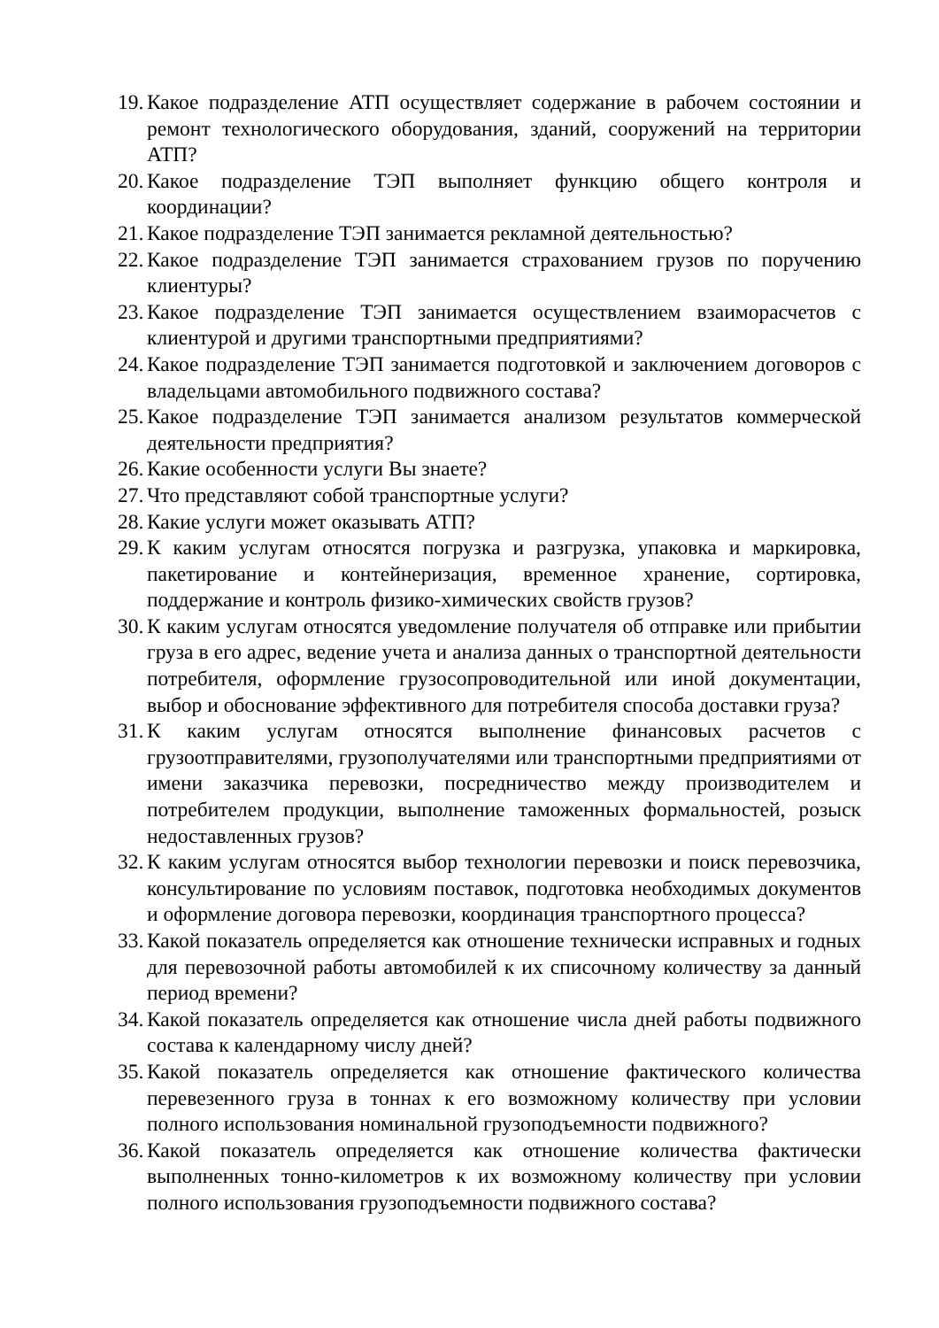19. Какое подразделение АТП осуществляет содержание в рабочем состоянии и ремонт технологического оборудования, зданий, сооружений на территории АТП?
20. Какое подразделение ТЭП выполняет функцию общего контроля и координации?
21. Какое подразделение ТЭП занимается рекламной деятельностью?
22. Какое подразделение ТЭП занимается страхованием грузов по поручению клиентуры?
23. Какое подразделение ТЭП занимается осуществлением взаиморасчетов с клиентурой и другими транспортными предприятиями?
24. Какое подразделение ТЭП занимается подготовкой и заключением договоров с владельцами автомобильного подвижного состава?
25. Какое подразделение ТЭП занимается анализом результатов коммерческой деятельности предприятия?
26. Какие особенности услуги Вы знаете?
27. Что представляют собой транспортные услуги?
28. Какие услуги может оказывать АТП?
29. К каким услугам относятся погрузка и разгрузка, упаковка и маркировка, пакетирование и контейнеризация, временное хранение, сортировка, поддержание и контроль физико-химических свойств грузов?
30. К каким услугам относятся уведомление получателя об отправке или прибытии груза в его адрес, ведение учета и анализа данных о транспортной деятельности потребителя, оформление грузосопроводительной или иной документации, выбор и обоснование эффективного для потребителя способа доставки груза?
31. К каким услугам относятся выполнение финансовых расчетов с грузоотправителями, грузополучателями или транспортными предприятиями от имени заказчика перевозки, посредничество между производителем и потребителем продукции, выполнение таможенных формальностей, розыск недоставленных грузов?
32. К каким услугам относятся выбор технологии перевозки и поиск перевозчика, консультирование по условиям поставок, подготовка необходимых документов и оформление договора перевозки, координация транспортного процесса?
33. Какой показатель определяется как отношение технически исправных и годных для перевозочной работы автомобилей к их списочному количеству за данный период времени?
34. Какой показатель определяется как отношение числа дней работы подвижного состава к календарному числу дней?
35. Какой показатель определяется как отношение фактического количества перевезенного груза в тоннах к его возможному количеству при условии полного использования номинальной грузоподъемности подвижного?
36. Какой показатель определяется как отношение количества фактически выполненных тонно-километров к их возможному количеству при условии полного использования грузоподъемности подвижного состава?